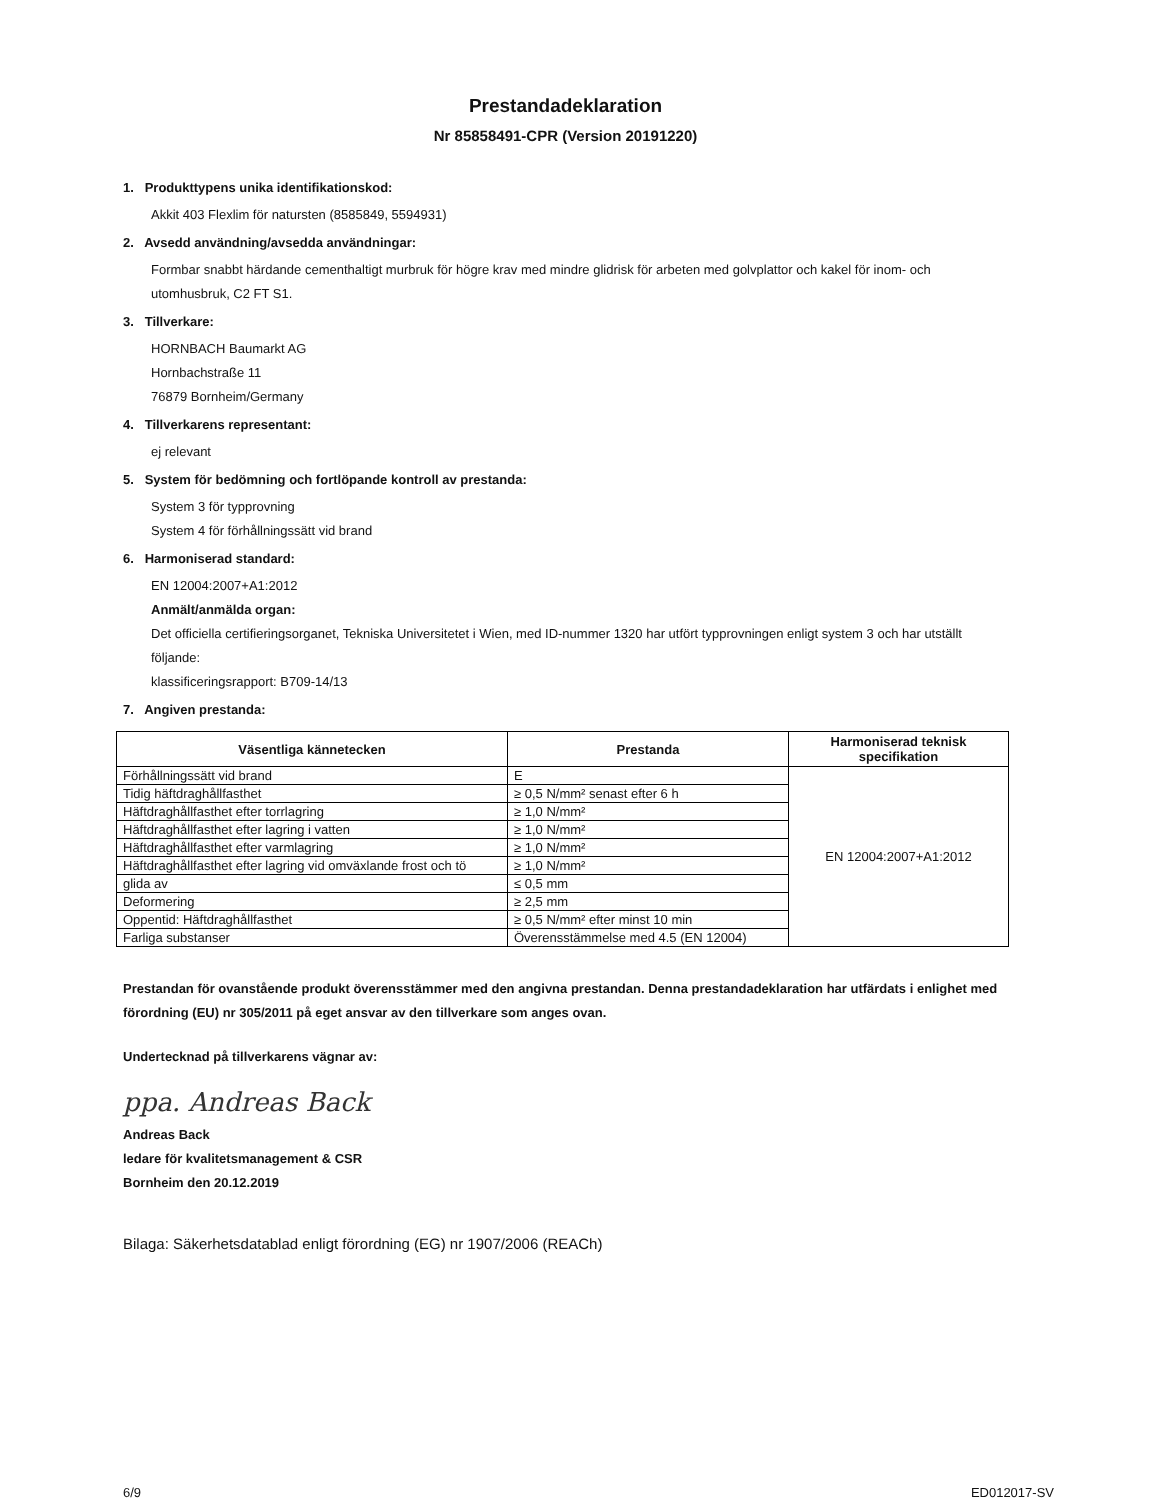Prestandadeklaration
Nr 85858491-CPR (Version 20191220)
1. Produkttypens unika identifikationskod:
Akkit 403 Flexlim för natursten (8585849, 5594931)
2. Avsedd användning/avsedda användningar:
Formbar snabbt härdande cementhaltigt murbruk för högre krav med mindre glidrisk för arbeten med golvplattor och kakel för inom- och utomhusbruk, C2 FT S1.
3. Tillverkare:
HORNBACH Baumarkt AG
Hornbachstraße 11
76879 Bornheim/Germany
4. Tillverkarens representant:
ej relevant
5. System för bedömning och fortlöpande kontroll av prestanda:
System 3 för typprovning
System 4 för förhållningssätt vid brand
6. Harmoniserad standard:
EN 12004:2007+A1:2012
Anmält/anmälda organ:
Det officiella certifieringsorganet, Tekniska Universitetet i Wien, med ID-nummer 1320 har utfört typprovningen enligt system 3 och har utställt följande:
klassificeringsrapport: B709-14/13
7. Angiven prestanda:
| Väsentliga kännetecken | Prestanda | Harmoniserad teknisk specifikation |
| --- | --- | --- |
| Förhållningssätt vid brand | E | EN 12004:2007+A1:2012 |
| Tidig häftdraghållfasthet | ≥ 0,5 N/mm² senast efter 6 h | |
| Häftdraghållfasthet efter torrlagring | ≥ 1,0 N/mm² | |
| Häftdraghållfasthet efter lagring i vatten | ≥ 1,0 N/mm² | |
| Häftdraghållfasthet efter varmlagring | ≥ 1,0 N/mm² | |
| Häftdraghållfasthet efter lagring vid omväxlande frost och tö | ≥ 1,0 N/mm² | |
| glida av | ≤ 0,5 mm | |
| Deformering | ≥ 2,5 mm | |
| Oppentid: Häftdraghållfasthet | ≥ 0,5 N/mm² efter minst 10 min | |
| Farliga substanser | Överensstämmelse med 4.5 (EN 12004) | |
Prestandan för ovanstående produkt överensstämmer med den angivna prestandan. Denna prestandadeklaration har utfärdats i enlighet med förordning (EU) nr 305/2011 på eget ansvar av den tillverkare som anges ovan.
Undertecknad på tillverkarens vägnar av:
ppa. Andreas Back
Andreas Back
ledare för kvalitetsmanagement & CSR
Bornheim den 20.12.2019
Bilaga: Säkerhetsdatablad enligt förordning (EG) nr 1907/2006 (REACh)
6/9 ED012017-SV